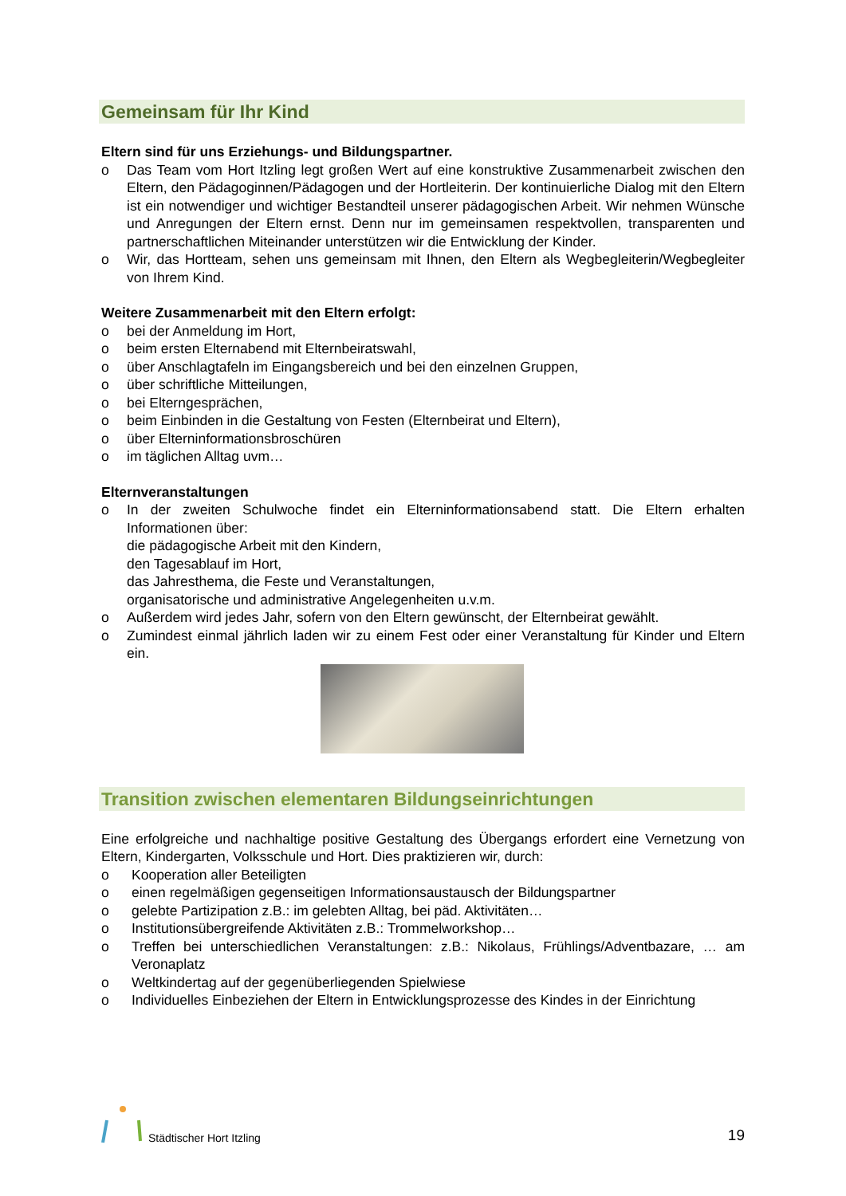Gemeinsam für Ihr Kind
Eltern sind für uns Erziehungs- und Bildungspartner.
o Das Team vom Hort Itzling legt großen Wert auf eine konstruktive Zusammenarbeit zwischen den Eltern, den Pädagoginnen/Pädagogen und der Hortleiterin. Der kontinuierliche Dialog mit den Eltern ist ein notwendiger und wichtiger Bestandteil unserer pädagogischen Arbeit. Wir nehmen Wünsche und Anregungen der Eltern ernst. Denn nur im gemeinsamen respektvollen, transparenten und partnerschaftlichen Miteinander unterstützen wir die Entwicklung der Kinder.
o Wir, das Hortteam, sehen uns gemeinsam mit Ihnen, den Eltern als Wegbegleiterin/Wegbegleiter von Ihrem Kind.
Weitere Zusammenarbeit mit den Eltern erfolgt:
o bei der Anmeldung im Hort,
o beim ersten Elternabend mit Elternbeiratswahl,
o über Anschlagtafeln im Eingangsbereich und bei den einzelnen Gruppen,
o über schriftliche Mitteilungen,
o bei Elterngesprächen,
o beim Einbinden in die Gestaltung von Festen (Elternbeirat und Eltern),
o über Elterninformationsbroschüren
o im täglichen Alltag uvm…
Elternveranstaltungen
o In der zweiten Schulwoche findet ein Elterninformationsabend statt. Die Eltern erhalten Informationen über:
die pädagogische Arbeit mit den Kindern,
den Tagesablauf im Hort,
das Jahresthema, die Feste und Veranstaltungen,
organisatorische und administrative Angelegenheiten u.v.m.
o Außerdem wird jedes Jahr, sofern von den Eltern gewünscht, der Elternbeirat gewählt.
o Zumindest einmal jährlich laden wir zu einem Fest oder einer Veranstaltung für Kinder und Eltern ein.
Transition zwischen elementaren Bildungseinrichtungen
Eine erfolgreiche und nachhaltige positive Gestaltung des Übergangs erfordert eine Vernetzung von Eltern, Kindergarten, Volksschule und Hort. Dies praktizieren wir, durch:
o Kooperation aller Beteiligten
o einen regelmäßigen gegenseitigen Informationsaustausch der Bildungspartner
o gelebte Partizipation z.B.: im gelebten Alltag, bei päd. Aktivitäten…
o Institutionsübergreifende Aktivitäten z.B.: Trommelworkshop…
o Treffen bei unterschiedlichen Veranstaltungen: z.B.: Nikolaus, Frühlings/Adventbazare, … am Veronaplatz
o Weltkindertag auf der gegenüberliegenden Spielwiese
o Individuelles Einbeziehen der Eltern in Entwicklungsprozesse des Kindes in der Einrichtung
Städtischer Hort Itzling
19